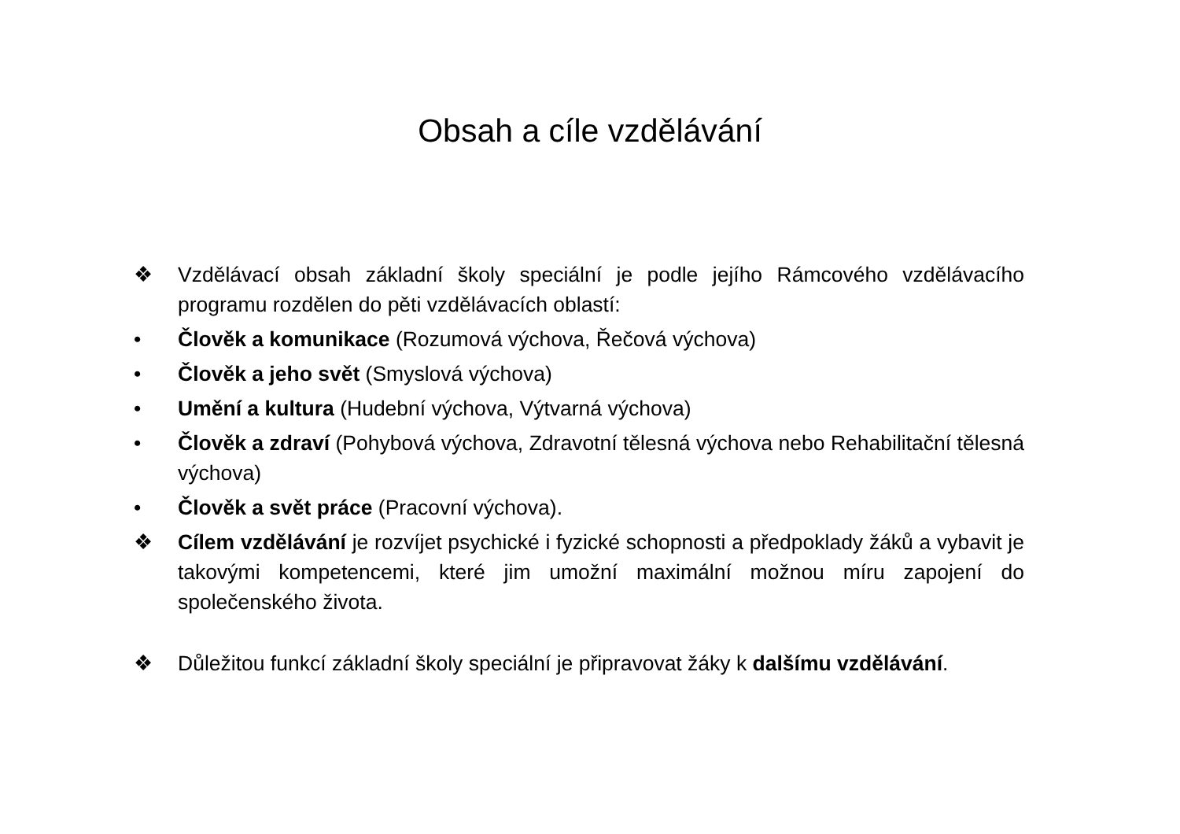Obsah a cíle vzdělávání
❖ Vzdělávací obsah základní školy speciální je podle jejího Rámcového vzdělávacího programu rozdělen do pěti vzdělávacích oblastí:
• Člověk a komunikace (Rozumová výchova, Řečová výchova)
• Člověk a jeho svět (Smyslová výchova)
• Umění a kultura (Hudební výchova, Výtvarná výchova)
• Člověk a zdraví (Pohybová výchova, Zdravotní tělesná výchova nebo Rehabilitační tělesná výchova)
• Člověk a svět práce (Pracovní výchova).
❖ Cílem vzdělávání je rozvíjet psychické i fyzické schopnosti a předpoklady žáků a vybavit je takovými kompetencemi, které jim umožní maximální možnou míru zapojení do společenského života.
❖ Důležitou funkcí základní školy speciální je připravovat žáky k dalšímu vzdělávání.